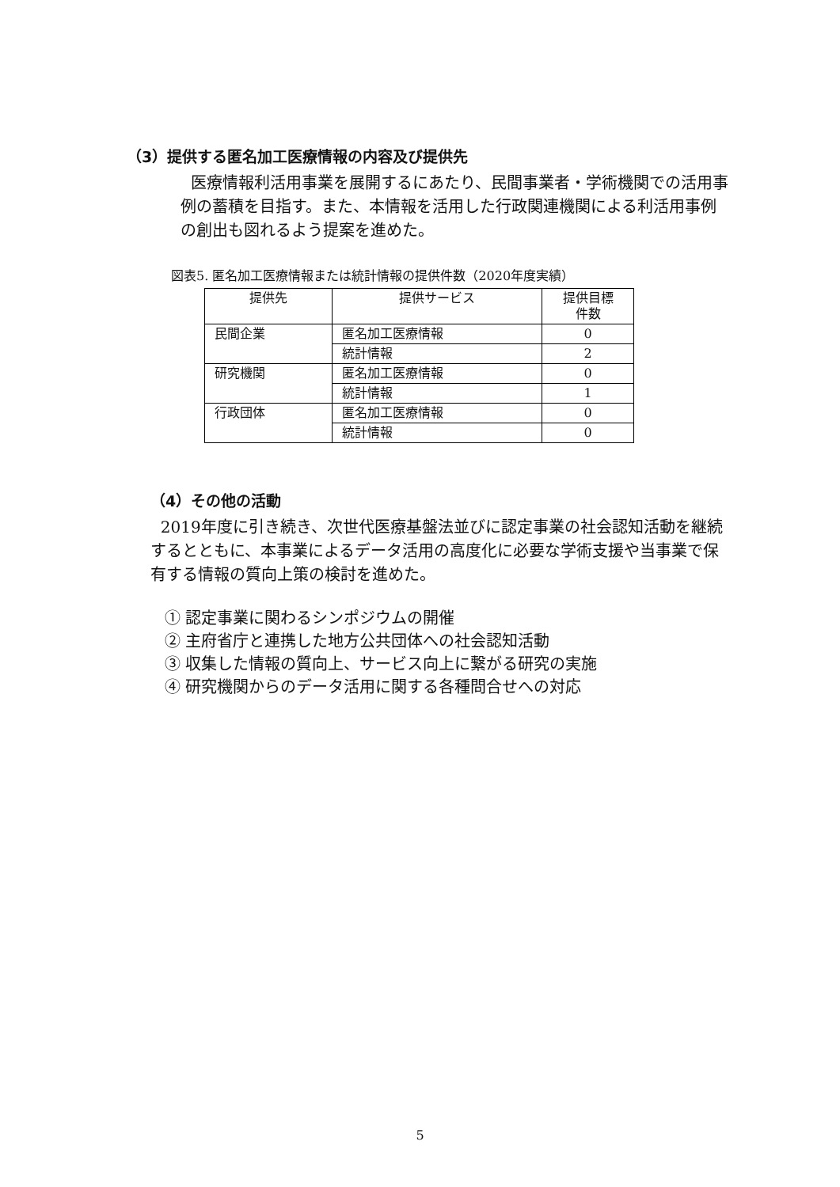（3）提供する匿名加工医療情報の内容及び提供先
医療情報利活用事業を展開するにあたり、民間事業者・学術機関での活用事例の蓄積を目指す。また、本情報を活用した行政関連機関による利活用事例の創出も図れるよう提案を進めた。
図表5. 匿名加工医療情報または統計情報の提供件数（2020年度実績）
| 提供先 | 提供サービス | 提供目標 件数 |
| --- | --- | --- |
| 民間企業 | 匿名加工医療情報 | 0 |
| | 統計情報 | 2 |
| 研究機関 | 匿名加工医療情報 | 0 |
| | 統計情報 | 1 |
| 行政団体 | 匿名加工医療情報 | 0 |
| | 統計情報 | 0 |
（4）その他の活動
2019年度に引き続き、次世代医療基盤法並びに認定事業の社会認知活動を継続するとともに、本事業によるデータ活用の高度化に必要な学術支援や当事業で保有する情報の質向上策の検討を進めた。
① 認定事業に関わるシンポジウムの開催
② 主府省庁と連携した地方公共団体への社会認知活動
③ 収集した情報の質向上、サービス向上に繋がる研究の実施
④ 研究機関からのデータ活用に関する各種問合せへの対応
5